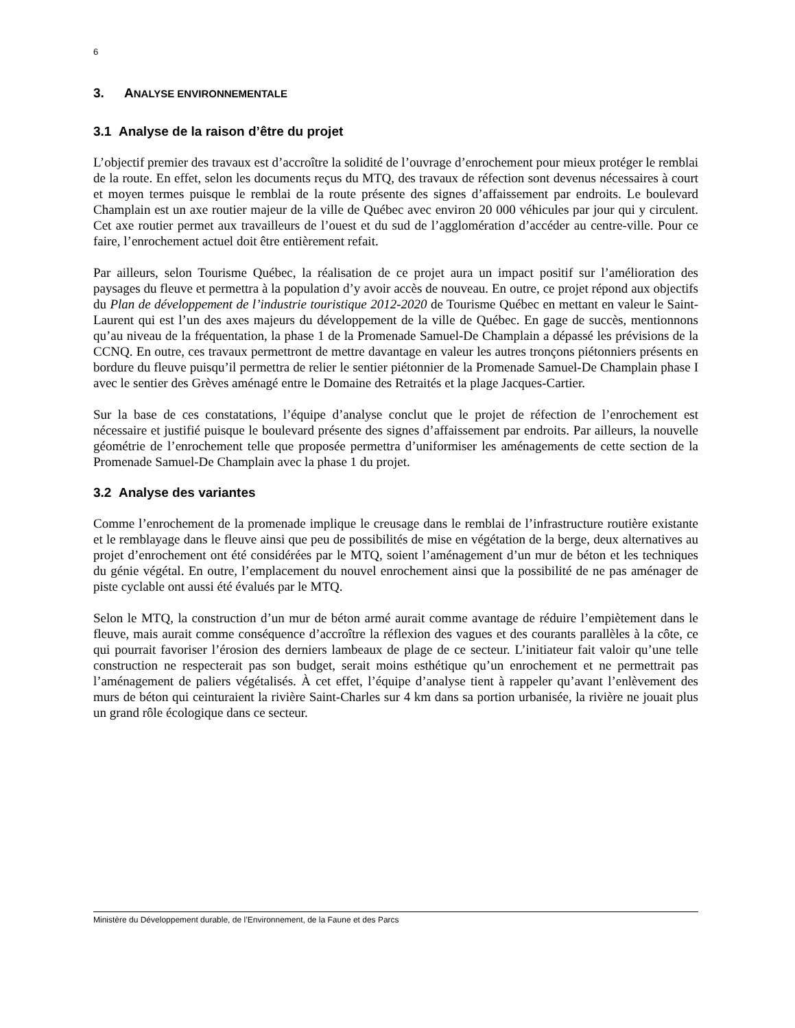6
3. ANALYSE ENVIRONNEMENTALE
3.1 Analyse de la raison d’être du projet
L’objectif premier des travaux est d’accroître la solidité de l’ouvrage d’enrochement pour mieux protéger le remblai de la route. En effet, selon les documents reçus du MTQ, des travaux de réfection sont devenus nécessaires à court et moyen termes puisque le remblai de la route présente des signes d’affaissement par endroits. Le boulevard Champlain est un axe routier majeur de la ville de Québec avec environ 20 000 véhicules par jour qui y circulent. Cet axe routier permet aux travailleurs de l’ouest et du sud de l’agglomération d’accéder au centre-ville. Pour ce faire, l’enrochement actuel doit être entièrement refait.
Par ailleurs, selon Tourisme Québec, la réalisation de ce projet aura un impact positif sur l’amélioration des paysages du fleuve et permettra à la population d’y avoir accès de nouveau. En outre, ce projet répond aux objectifs du Plan de développement de l’industrie touristique 2012-2020 de Tourisme Québec en mettant en valeur le Saint-Laurent qui est l’un des axes majeurs du développement de la ville de Québec. En gage de succès, mentionnons qu’au niveau de la fréquentation, la phase 1 de la Promenade Samuel-De Champlain a dépassé les prévisions de la CCNQ. En outre, ces travaux permettront de mettre davantage en valeur les autres tronçons piétonniers présents en bordure du fleuve puisqu’il permettra de relier le sentier piétonnier de la Promenade Samuel-De Champlain phase I avec le sentier des Grèves aménagé entre le Domaine des Retraités et la plage Jacques-Cartier.
Sur la base de ces constatations, l’équipe d’analyse conclut que le projet de réfection de l’enrochement est nécessaire et justifié puisque le boulevard présente des signes d’affaissement par endroits. Par ailleurs, la nouvelle géométrie de l’enrochement telle que proposée permettra d’uniformiser les aménagements de cette section de la Promenade Samuel-De Champlain avec la phase 1 du projet.
3.2 Analyse des variantes
Comme l’enrochement de la promenade implique le creusage dans le remblai de l’infrastructure routière existante et le remblayage dans le fleuve ainsi que peu de possibilités de mise en végétation de la berge, deux alternatives au projet d’enrochement ont été considérées par le MTQ, soient l’aménagement d’un mur de béton et les techniques du génie végétal. En outre, l’emplacement du nouvel enrochement ainsi que la possibilité de ne pas aménager de piste cyclable ont aussi été évalués par le MTQ.
Selon le MTQ, la construction d’un mur de béton armé aurait comme avantage de réduire l’empiètement dans le fleuve, mais aurait comme conséquence d’accroître la réflexion des vagues et des courants parallèles à la côte, ce qui pourrait favoriser l’érosion des derniers lambeaux de plage de ce secteur. L’initiateur fait valoir qu’une telle construction ne respecterait pas son budget, serait moins esthétique qu’un enrochement et ne permettrait pas l’aménagement de paliers végétalisés. À cet effet, l’équipe d’analyse tient à rappeler qu’avant l’enlèvement des murs de béton qui ceinturaient la rivière Saint-Charles sur 4 km dans sa portion urbanisée, la rivière ne jouait plus un grand rôle écologique dans ce secteur.
Ministère du Développement durable, de l’Environnement, de la Faune et des Parcs